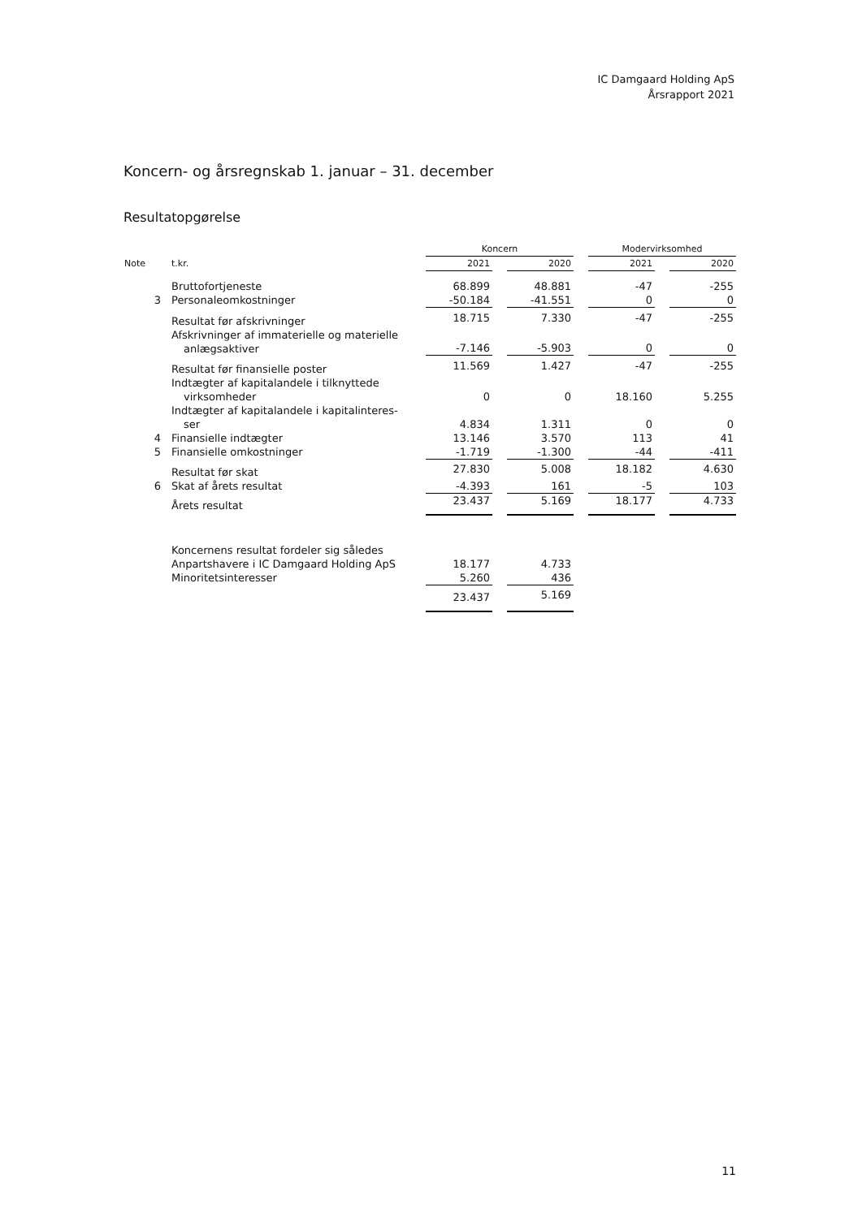IC Damgaard Holding ApS
Årsrapport 2021
Koncern- og årsregnskab 1. januar – 31. december
Resultatopgørelse
| | | Koncern | | | | Modervirksomhed | | |
| Note | t.kr. | 2021 | | 2020 | | 2021 | | 2020 |
| | Bruttofortjeneste | 68.899 | | 48.881 | | -47 | | -255 |
| 3 | Personaleomkostninger | -50.184 | | -41.551 | | 0 | | 0 |
| | Resultat før afskrivninger | 18.715 | | 7.330 | | -47 | | -255 |
| | Afskrivninger af immaterielle og materielle anlægsaktiver | -7.146 | | -5.903 | | 0 | | 0 |
| | Resultat før finansielle poster | 11.569 | | 1.427 | | -47 | | -255 |
| | Indtægter af kapitalandele i tilknyttede virksomheder | 0 | | 0 | | 18.160 | | 5.255 |
| | Indtægter af kapitalandele i kapitalinteres- ser | 4.834 | | 1.311 | | 0 | | 0 |
| 4 | Finansielle indtægter | 13.146 | | 3.570 | | 113 | | 41 |
| 5 | Finansielle omkostninger | -1.719 | | -1.300 | | -44 | | -411 |
| | Resultat før skat | 27.830 | | 5.008 | | 18.182 | | 4.630 |
| 6 | Skat af årets resultat | -4.393 | | 161 | | -5 | | 103 |
| | Årets resultat | 23.437 | | 5.169 | | 18.177 | | 4.733 |
| | Koncernens resultat fordeler sig således | | | | | | | |
| | Anpartshavere i IC Damgaard Holding ApS | 18.177 | | 4.733 | | | | |
| | Minoritetsinteresser | 5.260 | | 436 | | | | |
| | | 23.437 | | 5.169 | | | | |
11